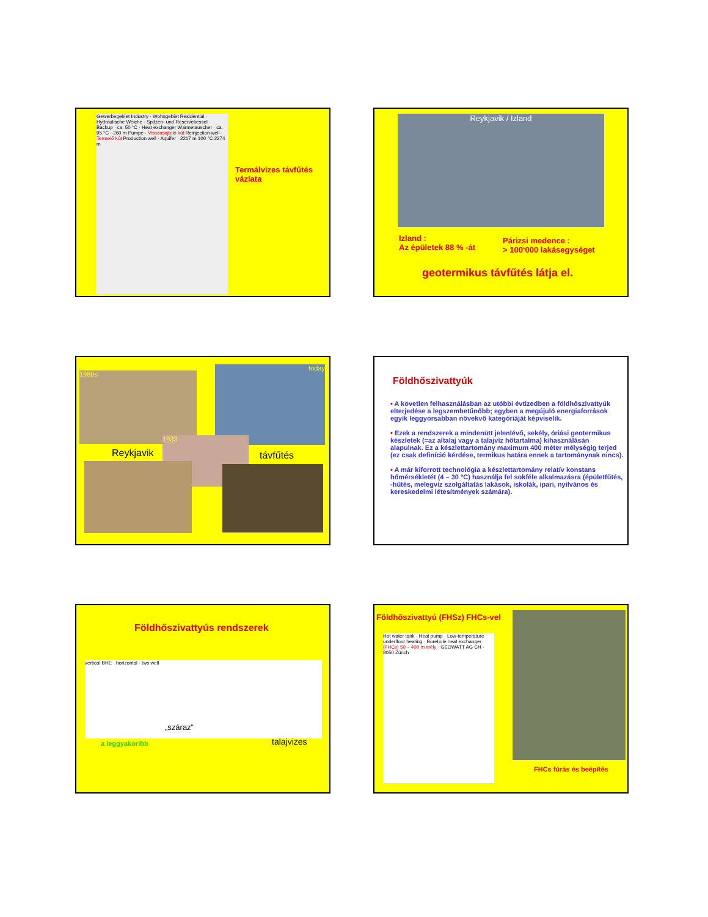Gewerbegebiet Industry · Wohngebiet Residential · Hydraulische Weiche · Spitzen- und Reservekessel · Backup · ca. 50 °C · Heat exchanger Wärmetauscher · ca. 95 °C · 260 m Pumpe · Visszasajtoló kút Reinjection well · Termelő kút Production well · Aquifer · 2217 m 100 °C 2274 m
Termálvizes távfűtés vázlata
Reykjavik / Izland
Izland :
Az épületek 88 % -át
Párizsi medence :
> 100‘000 lakásegységet
geotermikus távfűtés látja el.
1980s
today
Reykjavik
1933
távfűtés
Földhőszivattyúk
• A követlen felhasználásban az utóbbi évtizedben a földhőszivattyúk elterjedése a legszembetűnőbb; egyben a megújuló energiaforrások egyik leggyorsabban növekvő kategóriáját képviselik.
• Ezek a rendszerek a mindenütt jelenlévő, sekély, óriási geotermikus készletek (=az altalaj vagy a talajvíz hőtartalma) kihasználásán alapulnak. Ez a készlettartomány maximum 400 méter mélységig terjed (ez csak definíció kérdése, termikus határa ennek a tartománynak nincs).
• A már kiforrott technológia a készlettartomány relatív konstans hőmérsékletét (4 – 30 °C) használja fel sokféle alkalmazásra (épületfűtés, -hűtés, melegvíz szolgáltatás lakások, iskolák, ipari, nyilvános és kereskedelmi létesítmények számára).
Földhőszivattyús rendszerek
vertical BHE · horizontal · two well
„száraz“
a leggyakoribb talajvizes
Földhőszivattyú (FHSz) FHCs-vel
Hot water tank · Heat pump · Low-temperature underfloor heating · Borehole heat exchanger (FHCs) 50 – 400 m mély · GEOWATT AG CH - 8050 Zürich
FHCs fúrás és beépítés